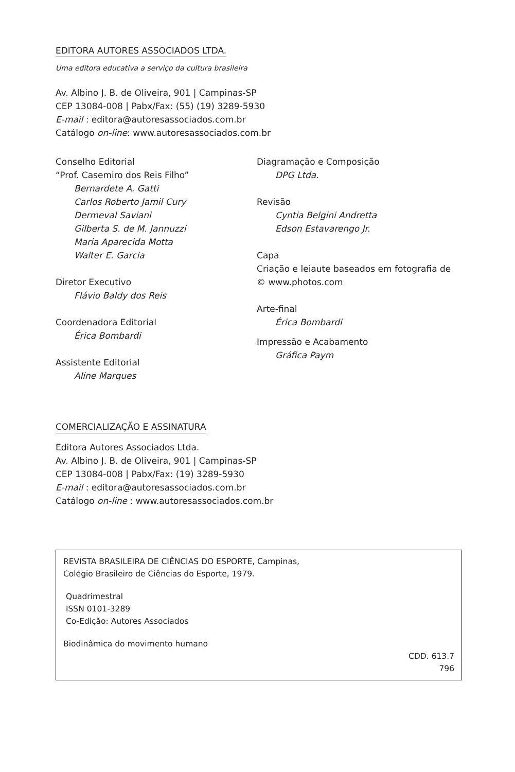EDITORA AUTORES ASSOCIADOS LTDA.
Uma editora educativa a serviço da cultura brasileira
Av. Albino J. B. de Oliveira, 901 | Campinas-SP
CEP 13084-008 | Pabx/Fax: (55) (19) 3289-5930
E-mail : editora@autoresassociados.com.br
Catálogo on-line: www.autoresassociados.com.br
Conselho Editorial
“Prof. Casemiro dos Reis Filho”
Bernardete A. Gatti
Carlos Roberto Jamil Cury
Dermeval Saviani
Gilberta S. de M. Jannuzzi
Maria Aparecida Motta
Walter E. Garcia
Diretor Executivo
Flávio Baldy dos Reis
Coordenadora Editorial
Érica Bombardi
Assistente Editorial
Aline Marques
Diagramação e Composição
DPG Ltda.
Revisão
Cyntia Belgini Andretta
Edson Estavarengo Jr.
Capa
Criação e leiaute baseados em fotografia de
© www.photos.com
Arte-final
Érica Bombardi
Impressão e Acabamento
Gráfica Paym
COMERCIALIZAÇÃO E ASSINATURA
Editora Autores Associados Ltda.
Av. Albino J. B. de Oliveira, 901 | Campinas-SP
CEP 13084-008 | Pabx/Fax: (19) 3289-5930
E-mail : editora@autoresassociados.com.br
Catálogo on-line : www.autoresassociados.com.br
REVISTA BRASILEIRA DE CIÊNCIAS DO ESPORTE, Campinas,
Colégio Brasileiro de Ciências do Esporte, 1979.
Quadrimestral
ISSN 0101-3289
Co-Edição: Autores Associados
Biodinâmica do movimento humano
CDD. 613.7
796